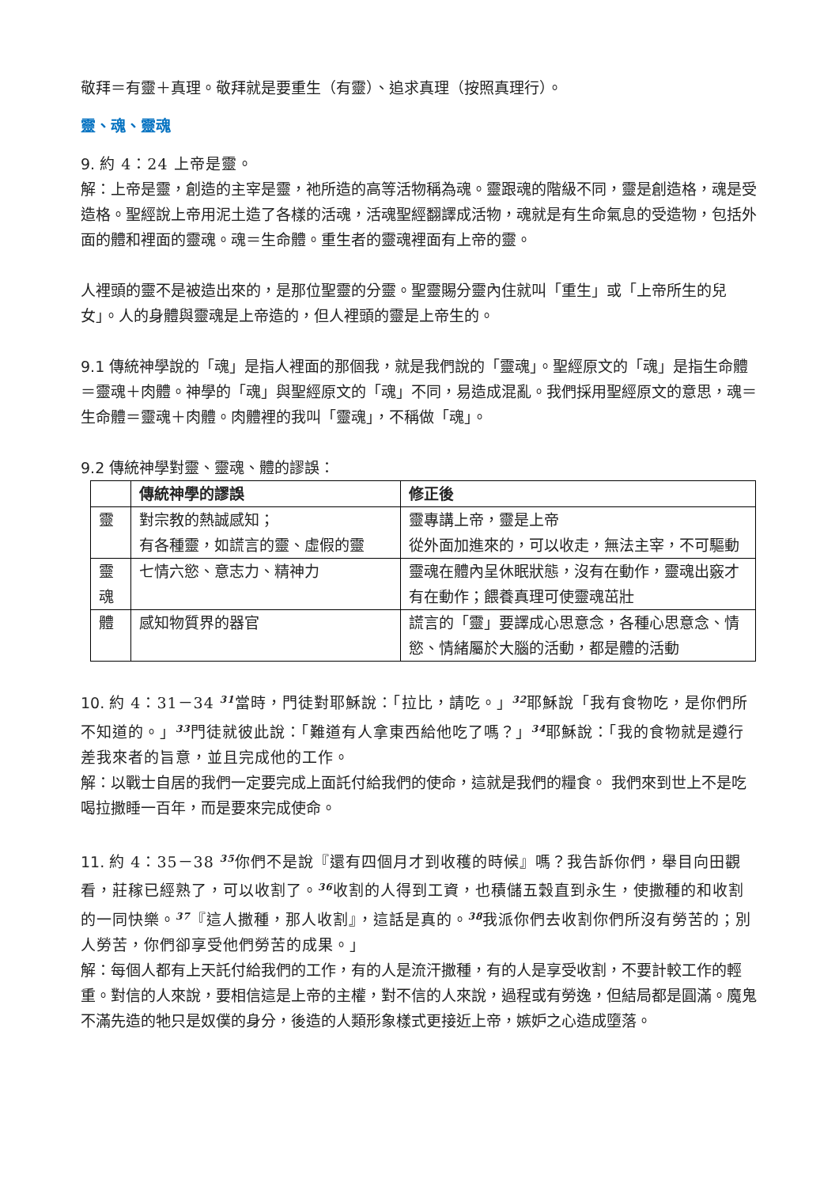敬拜＝有靈＋真理。敬拜就是要重生（有靈）、追求真理（按照真理行）。
靈、魂、靈魂
9. 約 4：24 上帝是靈。
解：上帝是靈，創造的主宰是靈，祂所造的高等活物稱為魂。靈跟魂的階級不同，靈是創造格，魂是受造格。聖經說上帝用泥土造了各樣的活魂，活魂聖經翻譯成活物，魂就是有生命氣息的受造物，包括外面的體和裡面的靈魂。魂＝生命體。重生者的靈魂裡面有上帝的靈。
人裡頭的靈不是被造出來的，是那位聖靈的分靈。聖靈賜分靈內住就叫「重生」或「上帝所生的兒女」。人的身體與靈魂是上帝造的，但人裡頭的靈是上帝生的。
9.1 傳統神學說的「魂」是指人裡面的那個我，就是我們說的「靈魂」。聖經原文的「魂」是指生命體＝靈魂＋肉體。神學的「魂」與聖經原文的「魂」不同，易造成混亂。我們採用聖經原文的意思，魂＝生命體＝靈魂＋肉體。肉體裡的我叫「靈魂」，不稱做「魂」。
9.2 傳統神學對靈、靈魂、體的謬誤：
| | 傳統神學的謬誤 | 修正後 |
| --- | --- | --- |
| 靈 | 對宗教的熱誠感知； 有各種靈，如謊言的靈、虛假的靈 | 靈專講上帝，靈是上帝 從外面加進來的，可以收走，無法主宰，不可驅動 |
| 靈魂 | 七情六慾、意志力、精神力 | 靈魂在體內呈休眠狀態，沒有在動作，靈魂出竅才有在動作；餵養真理可使靈魂茁壯 |
| 體 | 感知物質界的器官 | 謊言的「靈」要譯成心思意念，各種心思意念、情慾、情緒屬於大腦的活動，都是體的活動 |
10. 約 4：31－34 <sup>31</sup>當時，門徒對耶穌說：「拉比，請吃。」<sup>32</sup>耶穌說「我有食物吃，是你們所不知道的。」<sup>33</sup>門徒就彼此說：「難道有人拿東西給他吃了嗎？」<sup>34</sup>耶穌說：「我的食物就是遵行差我來者的旨意，並且完成他的工作。
解：以戰士自居的我們一定要完成上面託付給我們的使命，這就是我們的糧食。 我們來到世上不是吃喝拉撒睡一百年，而是要來完成使命。
11. 約 4：35－38 <sup>35</sup>你們不是說『還有四個月才到收穫的時候』嗎？我告訴你們，舉目向田觀看，莊稼已經熟了，可以收割了。<sup>36</sup>收割的人得到工資，也積儲五穀直到永生，使撒種的和收割的一同快樂。<sup>37</sup>『這人撒種，那人收割』，這話是真的。<sup>38</sup>我派你們去收割你們所沒有勞苦的；別人勞苦，你們卻享受他們勞苦的成果。」
解：每個人都有上天託付給我們的工作，有的人是流汗撒種，有的人是享受收割，不要計較工作的輕重。對信的人來說，要相信這是上帝的主權，對不信的人來說，過程或有勞逸，但結局都是圓滿。魔鬼不滿先造的牠只是奴僕的身分，後造的人類形象樣式更接近上帝，嫉妒之心造成墮落。